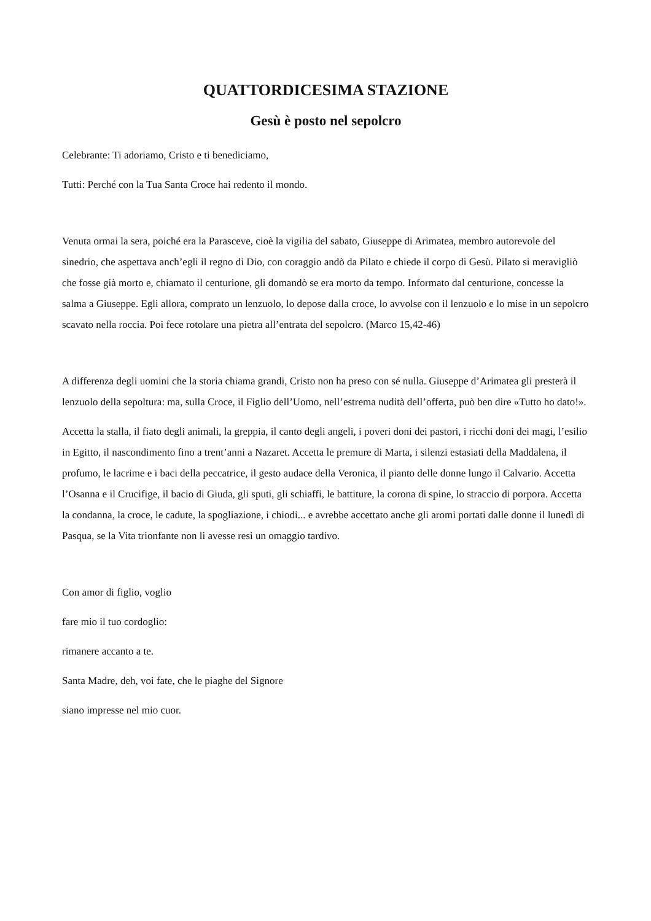QUATTORDICESIMA STAZIONE
Gesù è posto nel sepolcro
Celebrante: Ti adoriamo, Cristo e ti benediciamo,
Tutti: Perché con la Tua Santa Croce hai redento il mondo.
Venuta ormai la sera, poiché era la Parasceve, cioè la vigilia del sabato, Giuseppe di Arimatea, membro autorevole del sinedrio, che aspettava anch’egli il regno di Dio, con coraggio andò da Pilato e chiede il corpo di Gesù. Pilato si meravigliò che fosse già morto e, chiamato il centurione, gli domandò se era morto da tempo. Informato dal centurione, concesse la salma a Giuseppe. Egli allora, comprato un lenzuolo, lo depose dalla croce, lo avvolse con il lenzuolo e lo mise in un sepolcro scavato nella roccia. Poi fece rotolare una pietra all’entrata del sepolcro. (Marco 15,42-46)
A differenza degli uomini che la storia chiama grandi, Cristo non ha preso con sé nulla. Giuseppe d’Arimatea gli presterà il lenzuolo della sepoltura: ma, sulla Croce, il Figlio dell’Uomo, nell’estrema nudità dell’offerta, può ben dire «Tutto ho dato!».
Accetta la stalla, il fiato degli animali, la greppia, il canto degli angeli, i poveri doni dei pastori, i ricchi doni dei magi, l’esilio in Egitto, il nascondimento fino a trent’anni a Nazaret. Accetta le premure di Marta, i silenzi estasiati della Maddalena, il profumo, le lacrime e i baci della peccatrice, il gesto audace della Veronica, il pianto delle donne lungo il Calvario. Accetta l’Osanna e il Crucifige, il bacio di Giuda, gli sputi, gli schiaffi, le battiture, la corona di spine, lo straccio di porpora. Accetta la condanna, la croce, le cadute, la spogliazione, i chiodi... e avrebbe accettato anche gli aromi portati dalle donne il lunedì di Pasqua, se la Vita trionfante non li avesse resi un omaggio tardivo.
Con amor di figlio, voglio
fare mio il tuo cordoglio:
rimanere accanto a te.
Santa Madre, deh, voi fate, che le piaghe del Signore
siano impresse nel mio cuor.